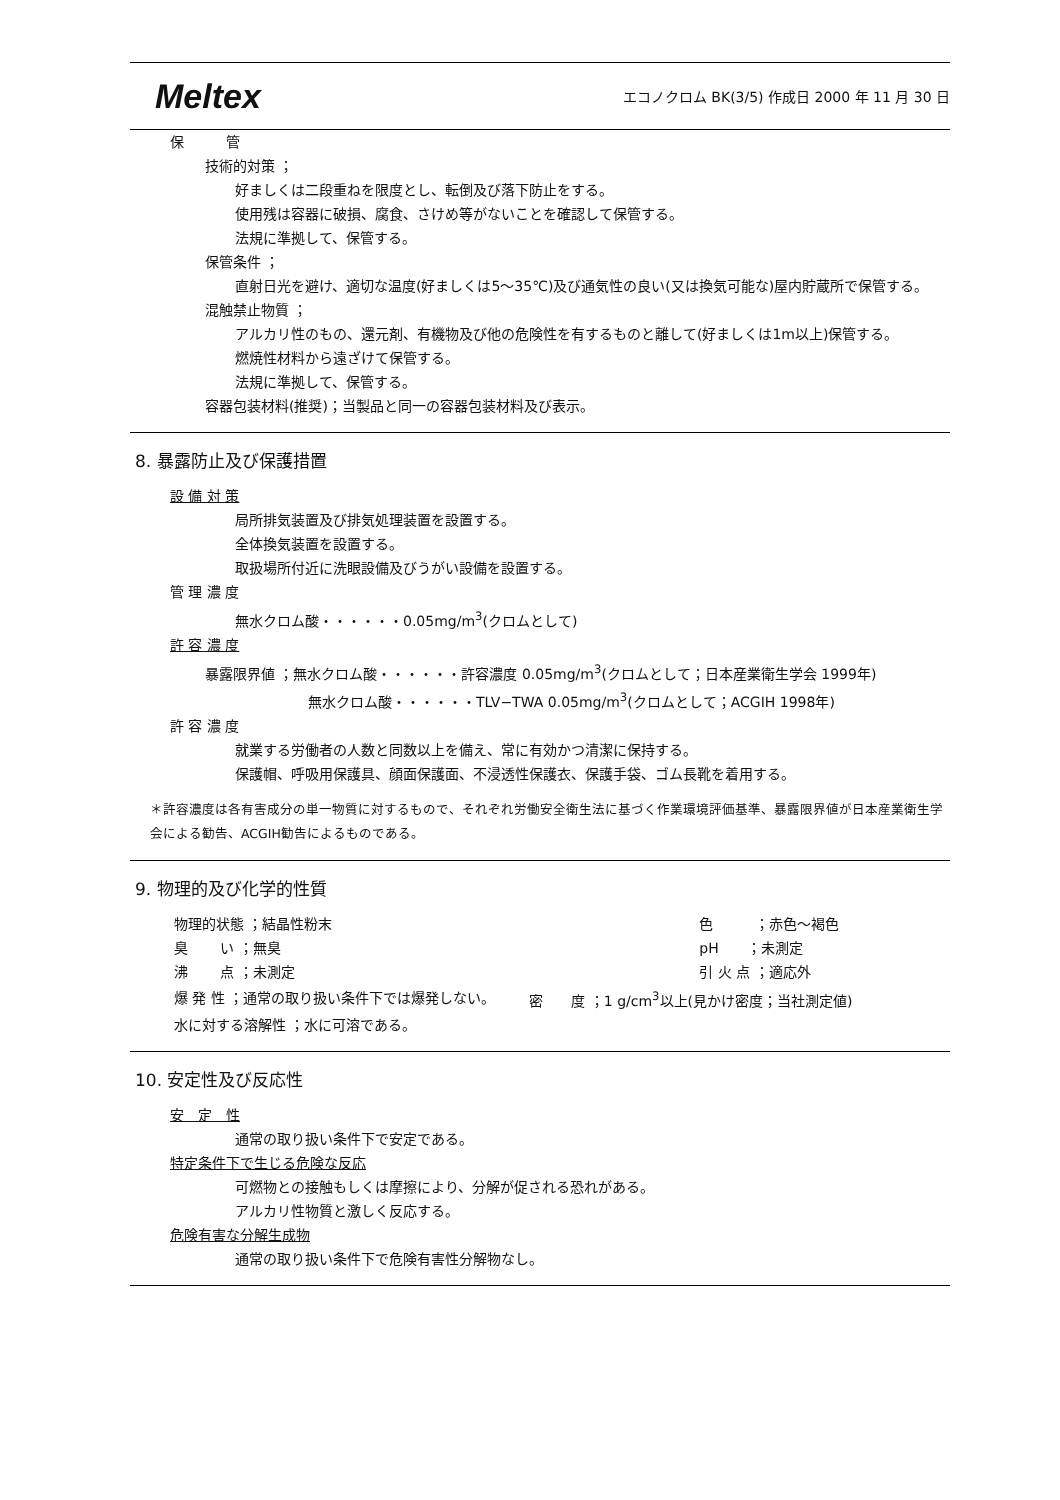Meltex エコノクロム BK(3/5) 作成日 2000 年 11 月 30 日
保　　　管
技術的対策 ；
好ましくは二段重ねを限度とし、転倒及び落下防止をする。
使用残は容器に破損、腐食、さけめ等がないことを確認して保管する。
法規に準拠して、保管する。
保管条件 ；
直射日光を避け、適切な温度(好ましくは5～35℃)及び通気性の良い(又は換気可能な)屋内貯蔵所で保管する。
混触禁止物質 ；
アルカリ性のもの、還元剤、有機物及び他の危険性を有するものと離して(好ましくは1m以上)保管する。
燃焼性材料から遠ざけて保管する。
法規に準拠して、保管する。
容器包装材料(推奨)；当製品と同一の容器包装材料及び表示。
8. 暴露防止及び保護措置
設 備 対 策
局所排気装置及び排気処理装置を設置する。
全体換気装置を設置する。
取扱場所付近に洗眼設備及びうがい設備を設置する。
管 理 濃 度
無水クロム酸・・・・・・0.05mg/m<sup>3</sup>(クロムとして)
許 容 濃 度
暴露限界値 ；無水クロム酸・・・・・・許容濃度 0.05mg/m<sup>3</sup>(クロムとして；日本産業衛生学会 1999年)
無水クロム酸・・・・・・TLV−TWA 0.05mg/m<sup>3</sup>(クロムとして；ACGIH 1998年)
許 容 濃 度
就業する労働者の人数と同数以上を備え、常に有効かつ清潔に保持する。
保護帽、呼吸用保護具、顔面保護面、不浸透性保護衣、保護手袋、ゴム長靴を着用する。
＊許容濃度は各有害成分の単一物質に対するもので、それぞれ労働安全衛生法に基づく作業環境評価基準、暴露限界値が日本産業衛生学会による勧告、ACGIH勧告によるものである。
9. 物理的及び化学的性質
| 物理的状態 ；結晶性粉末 | 色 ；赤色～褐色 |
| 臭 い ；無臭 | pH ；未測定 |
| 沸 点 ；未測定 | 引 火 点 ；適応外 |
| 爆 発 性 ；通常の取り扱い条件下では爆発しない。 | 密 度 ；1 g/cm<sup>3</sup>以上(見かけ密度；当社測定値) |
| 水に対する溶解性 ；水に可溶である。 | |
10. 安定性及び反応性
安　定　性
通常の取り扱い条件下で安定である。
特定条件下で生じる危険な反応
可燃物との接触もしくは摩擦により、分解が促される恐れがある。
アルカリ性物質と激しく反応する。
危険有害な分解生成物
通常の取り扱い条件下で危険有害性分解物なし。